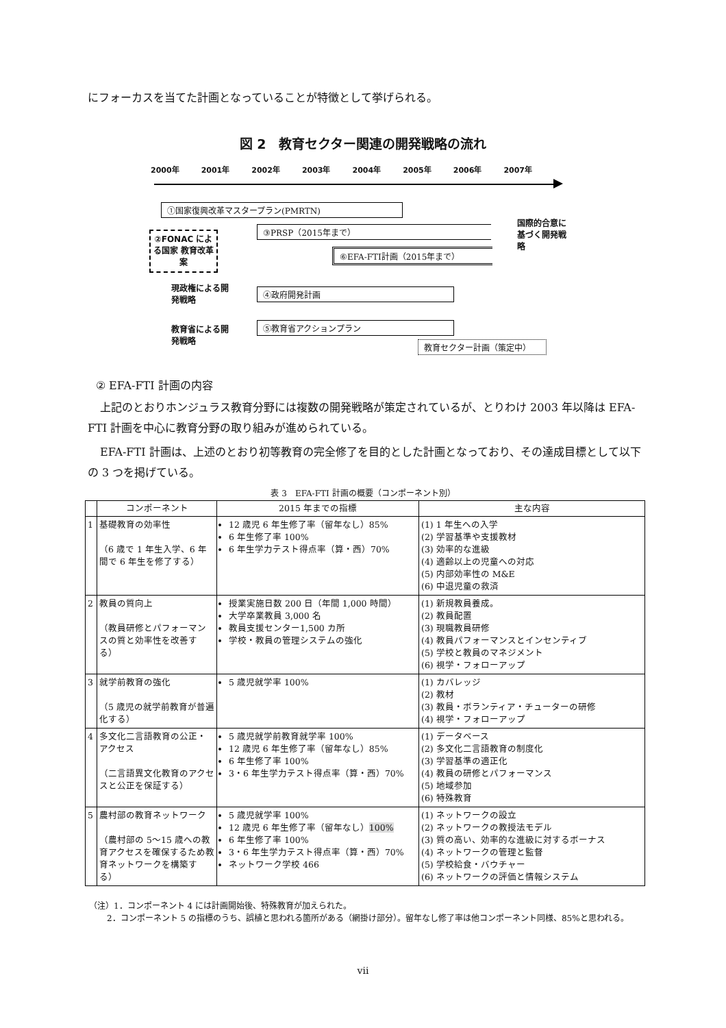にフォーカスを当てた計画となっていることが特徴として挙げられる。
図 2　教育セクター関連の開発戦略の流れ
2000年 2001年 2002年 2003年 2004年 2005年 2006年 2007年
①国家復興改革マスタープラン(PMRTN)
③PRSP（2015年まで）
⑥EFA-FTI計画（2015年まで）
②FONAC による国家 教育改革案
現政権による開発戦略
④政府開発計画
教育省による開発戦略
⑤教育省アクションプラン
教育セクター計画（策定中）
国際的合意に基づく開発戦略
② EFA-FTI 計画の内容
上記のとおりホンジュラス教育分野には複数の開発戦略が策定されているが、とりわけ 2003 年以降は EFA-FTI 計画を中心に教育分野の取り組みが進められている。
EFA-FTI 計画は、上述のとおり初等教育の完全修了を目的とした計画となっており、その達成目標として以下の 3 つを掲げている。
表 3　EFA-FTI 計画の概要（コンポーネント別）
| | コンポーネント | 2015 年までの指標 | 主な内容 |
| --- | --- | --- | --- |
| 1 | 基礎教育の効率性 （6 歳で 1 年生入学、6 年間で 6 年生を修了する） | 12 歳児 6 年生修了率（留年なし）85% 6 年生修了率 100% 6 年生学力テスト得点率（算・西）70% | (1) 1 年生への入学 (2) 学習基準や支援教材 (3) 効率的な進級 (4) 適齢以上の児童への対応 (5) 内部効率性の M&E (6) 中退児童の救済 |
| 2 | 教員の質向上 （教員研修とパフォーマンスの質と効率性を改善する） | 授業実施日数 200 日（年間 1,000 時間） 大学卒業教員 3,000 名 教員支援センター1,500 カ所 学校・教員の管理システムの強化 | (1) 新規教員養成。 (2) 教員配置 (3) 現職教員研修 (4) 教員パフォーマンスとインセンティブ (5) 学校と教員のマネジメント (6) 視学・フォローアップ |
| 3 | 就学前教育の強化 （5 歳児の就学前教育が普遍化する） | 5 歳児就学率 100% | (1) カバレッジ (2) 教材 (3) 教員・ボランティア・チューターの研修 (4) 視学・フォローアップ |
| 4 | 多文化二言語教育の公正・アクセス （二言語異文化教育のアクセスと公正を保証する） | 5 歳児就学前教育就学率 100% 12 歳児 6 年生修了率（留年なし）85% 6 年生修了率 100% 3・6 年生学力テスト得点率（算・西）70% | (1) データベース (2) 多文化二言語教育の制度化 (3) 学習基準の適正化 (4) 教員の研修とパフォーマンス (5) 地域参加 (6) 特殊教育 |
| 5 | 農村部の教育ネットワーク （農村部の 5～15 歳への教育アクセスを確保するため教育ネットワークを構築する） | 5 歳児就学率 100% 12 歳児 6 年生修了率（留年なし） 100% 6 年生修了率 100% 3・6 年生学力テスト得点率（算・西）70% ネットワーク学校 466 | (1) ネットワークの設立 (2) ネットワークの教授法モデル (3) 質の高い、効率的な進級に対するボーナス (4) ネットワークの管理と監督 (5) 学校給食・バウチャー (6) ネットワークの評価と情報システム |
（注）1．コンポーネント 4 には計画開始後、特殊教育が加えられた。
2．コンポーネント 5 の指標のうち、誤植と思われる箇所がある（網掛け部分）。留年なし修了率は他コンポーネント同様、85%と思われる。
vii